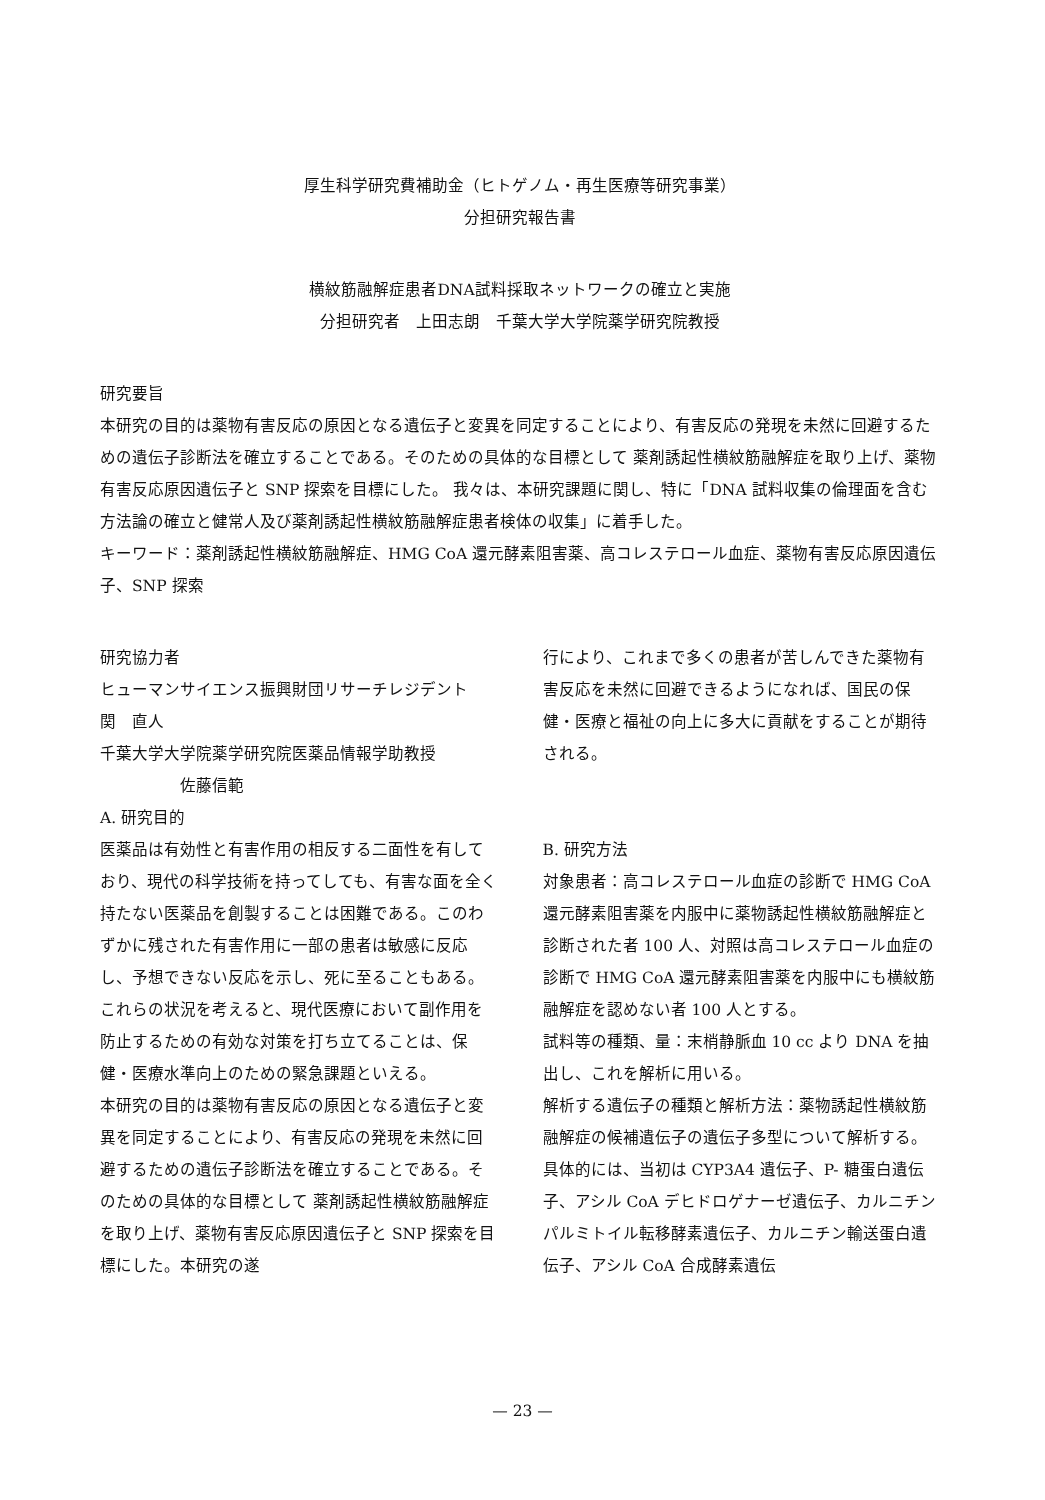厚生科学研究費補助金（ヒトゲノム・再生医療等研究事業）
分担研究報告書
横紋筋融解症患者DNA試料採取ネットワークの確立と実施
分担研究者　上田志朗　千葉大学大学院薬学研究院教授
研究要旨
本研究の目的は薬物有害反応の原因となる遺伝子と変異を同定することにより、有害反応の発現を未然に回避するための遺伝子診断法を確立することである。そのための具体的な目標として 薬剤誘起性横紋筋融解症を取り上げ、薬物有害反応原因遺伝子と SNP 探索を目標にした。 我々は、本研究課題に関し、特に「DNA 試料収集の倫理面を含む方法論の確立と健常人及び薬剤誘起性横紋筋融解症患者検体の収集」に着手した。
キーワード：薬剤誘起性横紋筋融解症、HMG CoA 還元酵素阻害薬、高コレステロール血症、薬物有害反応原因遺伝子、SNP 探索
研究協力者
ヒューマンサイエンス振興財団リサーチレジデント　　　関　直人
千葉大学大学院薬学研究院医薬品情報学助教授
佐藤信範
A. 研究目的
医薬品は有効性と有害作用の相反する二面性を有しており、現代の科学技術を持ってしても、有害な面を全く持たない医薬品を創製することは困難である。このわずかに残された有害作用に一部の患者は敏感に反応し、予想できない反応を示し、死に至ることもある。これらの状況を考えると、現代医療において副作用を防止するための有効な対策を打ち立てることは、保健・医療水準向上のための緊急課題といえる。
本研究の目的は薬物有害反応の原因となる遺伝子と変異を同定することにより、有害反応の発現を未然に回避するための遺伝子診断法を確立することである。そのための具体的な目標として 薬剤誘起性横紋筋融解症を取り上げ、薬物有害反応原因遺伝子と SNP 探索を目標にした。本研究の遂
行により、これまで多くの患者が苦しんできた薬物有害反応を未然に回避できるようになれば、国民の保健・医療と福祉の向上に多大に貢献をすることが期待される。
B. 研究方法
対象患者：高コレステロール血症の診断で HMG CoA 還元酵素阻害薬を内服中に薬物誘起性横紋筋融解症と診断された者 100 人、対照は高コレステロール血症の診断で HMG CoA 還元酵素阻害薬を内服中にも横紋筋融解症を認めない者 100 人とする。
試料等の種類、量：末梢静脈血 10 cc より DNA を抽出し、これを解析に用いる。
解析する遺伝子の種類と解析方法：薬物誘起性横紋筋融解症の候補遺伝子の遺伝子多型について解析する。
具体的には、当初は CYP3A4 遺伝子、P- 糖蛋白遺伝子、アシル CoA デヒドロゲナーゼ遺伝子、カルニチンパルミトイル転移酵素遺伝子、カルニチン輸送蛋白遺伝子、アシル CoA 合成酵素遺伝
— 23 —